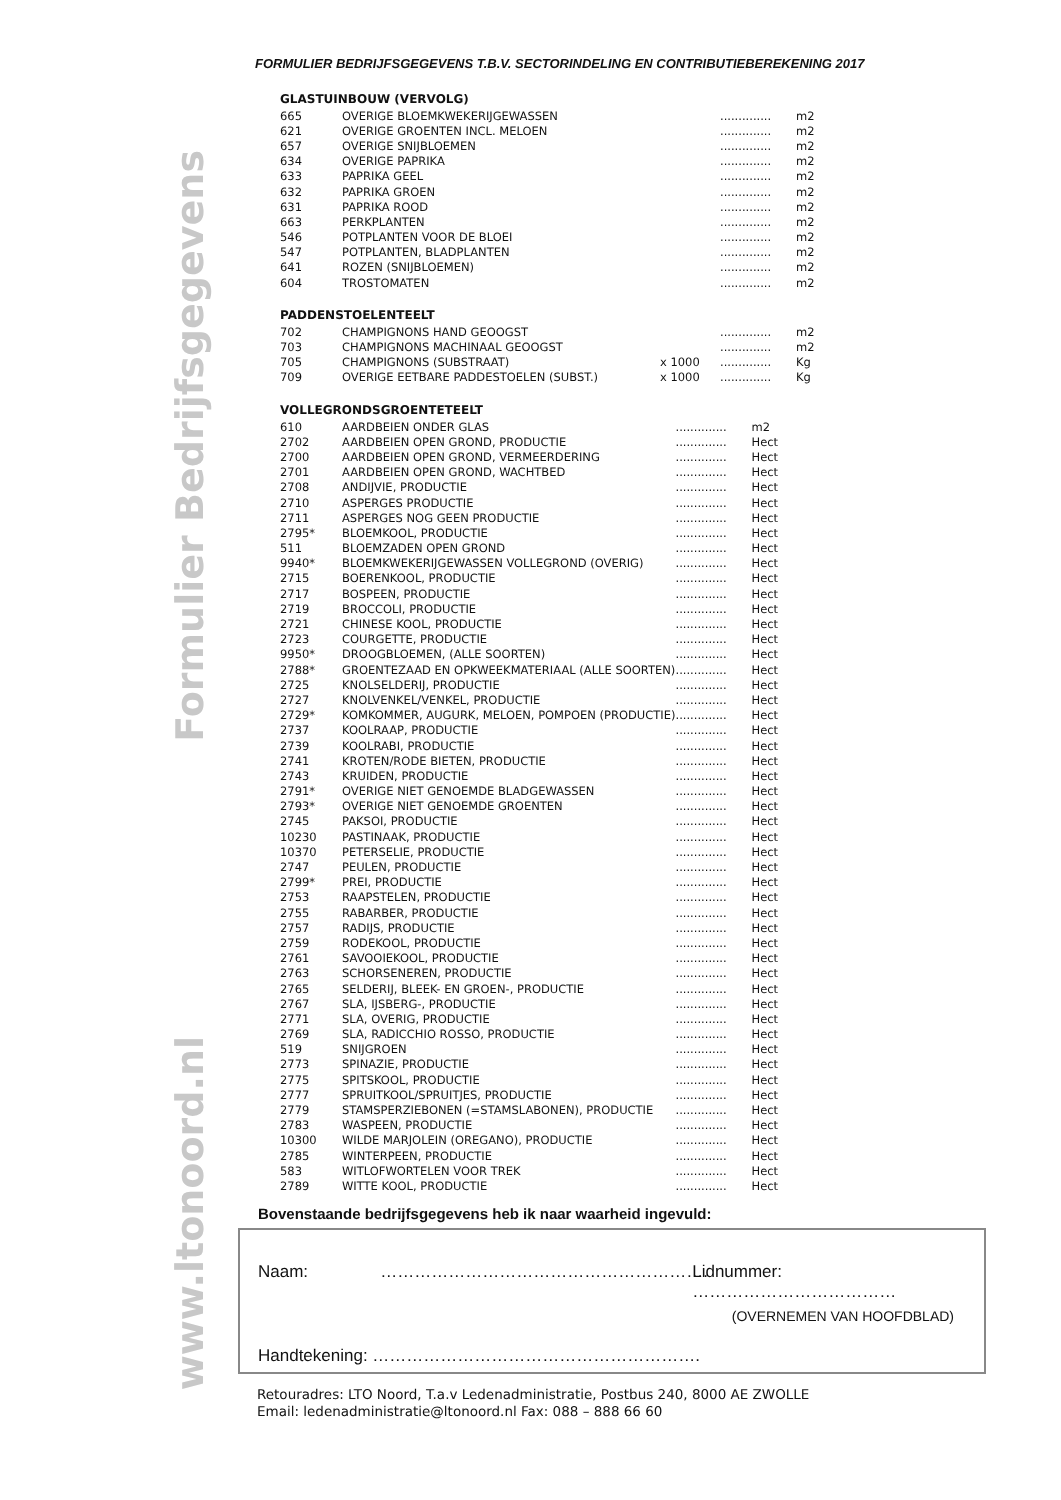FORMULIER BEDRIJFSGEGEVENS T.B.V. SECTORINDELING EN CONTRIBUTIEBEREKENING 2017
Formulier Bedrijfsgegevens
www.ltonoord.nl
GLASTUINBOUW (VERVOLG)
| 665 | OVERIGE BLOEMKWEKERIJGEWASSEN | | .............. | m2 |
| 621 | OVERIGE GROENTEN INCL. MELOEN | | .............. | m2 |
| 657 | OVERIGE SNIJBLOEMEN | | .............. | m2 |
| 634 | OVERIGE PAPRIKA | | .............. | m2 |
| 633 | PAPRIKA GEEL | | .............. | m2 |
| 632 | PAPRIKA GROEN | | .............. | m2 |
| 631 | PAPRIKA ROOD | | .............. | m2 |
| 663 | PERKPLANTEN | | .............. | m2 |
| 546 | POTPLANTEN VOOR DE BLOEI | | .............. | m2 |
| 547 | POTPLANTEN, BLADPLANTEN | | .............. | m2 |
| 641 | ROZEN (SNIJBLOEMEN) | | .............. | m2 |
| 604 | TROSTOMATEN | | .............. | m2 |
PADDENSTOELENTEELT
| 702 | CHAMPIGNONS HAND GEOOGST | | .............. | m2 |
| 703 | CHAMPIGNONS MACHINAAL GEOOGST | | .............. | m2 |
| 705 | CHAMPIGNONS (SUBSTRAAT) | x 1000 | .............. | Kg |
| 709 | OVERIGE EETBARE PADDESTOELEN (SUBST.) | x 1000 | .............. | Kg |
VOLLEGRONDSGROENTETEELT
| 610 | AARDBEIEN ONDER GLAS | .............. | m2 |
| 2702 | AARDBEIEN OPEN GROND, PRODUCTIE | .............. | Hect |
| 2700 | AARDBEIEN OPEN GROND, VERMEERDERING | .............. | Hect |
| 2701 | AARDBEIEN OPEN GROND, WACHTBED | .............. | Hect |
| 2708 | ANDIJVIE, PRODUCTIE | .............. | Hect |
| 2710 | ASPERGES PRODUCTIE | .............. | Hect |
| 2711 | ASPERGES NOG GEEN PRODUCTIE | .............. | Hect |
| 2795* | BLOEMKOOL, PRODUCTIE | .............. | Hect |
| 511 | BLOEMZADEN OPEN GROND | .............. | Hect |
| 9940* | BLOEMKWEKERIJGEWASSEN VOLLEGROND (OVERIG) | .............. | Hect |
| 2715 | BOERENKOOL, PRODUCTIE | .............. | Hect |
| 2717 | BOSPEEN, PRODUCTIE | .............. | Hect |
| 2719 | BROCCOLI, PRODUCTIE | .............. | Hect |
| 2721 | CHINESE KOOL, PRODUCTIE | .............. | Hect |
| 2723 | COURGETTE, PRODUCTIE | .............. | Hect |
| 9950* | DROOGBLOEMEN, (ALLE SOORTEN) | .............. | Hect |
| 2788* | GROENTEZAAD EN OPKWEEKMATERIAAL (ALLE SOORTEN) | .............. | Hect |
| 2725 | KNOLSELDERIJ, PRODUCTIE | .............. | Hect |
| 2727 | KNOLVENKEL/VENKEL, PRODUCTIE | .............. | Hect |
| 2729* | KOMKOMMER, AUGURK, MELOEN, POMPOEN (PRODUCTIE) | .............. | Hect |
| 2737 | KOOLRAAP, PRODUCTIE | .............. | Hect |
| 2739 | KOOLRABI, PRODUCTIE | .............. | Hect |
| 2741 | KROTEN/RODE BIETEN, PRODUCTIE | .............. | Hect |
| 2743 | KRUIDEN, PRODUCTIE | .............. | Hect |
| 2791* | OVERIGE NIET GENOEMDE BLADGEWASSEN | .............. | Hect |
| 2793* | OVERIGE NIET GENOEMDE GROENTEN | .............. | Hect |
| 2745 | PAKSOI, PRODUCTIE | .............. | Hect |
| 10230 | PASTINAAK, PRODUCTIE | .............. | Hect |
| 10370 | PETERSELIE, PRODUCTIE | .............. | Hect |
| 2747 | PEULEN, PRODUCTIE | .............. | Hect |
| 2799* | PREI, PRODUCTIE | .............. | Hect |
| 2753 | RAAPSTELEN, PRODUCTIE | .............. | Hect |
| 2755 | RABARBER, PRODUCTIE | .............. | Hect |
| 2757 | RADIJS, PRODUCTIE | .............. | Hect |
| 2759 | RODEKOOL, PRODUCTIE | .............. | Hect |
| 2761 | SAVOOIEKOOL, PRODUCTIE | .............. | Hect |
| 2763 | SCHORSENEREN, PRODUCTIE | .............. | Hect |
| 2765 | SELDERIJ, BLEEK- EN GROEN-, PRODUCTIE | .............. | Hect |
| 2767 | SLA, IJSBERG-, PRODUCTIE | .............. | Hect |
| 2771 | SLA, OVERIG, PRODUCTIE | .............. | Hect |
| 2769 | SLA, RADICCHIO ROSSO, PRODUCTIE | .............. | Hect |
| 519 | SNIJGROEN | .............. | Hect |
| 2773 | SPINAZIE, PRODUCTIE | .............. | Hect |
| 2775 | SPITSKOOL, PRODUCTIE | .............. | Hect |
| 2777 | SPRUITKOOL/SPRUITJES, PRODUCTIE | .............. | Hect |
| 2779 | STAMSPERZIEBONEN (=STAMSLABONEN), PRODUCTIE | .............. | Hect |
| 2783 | WASPEEN, PRODUCTIE | .............. | Hect |
| 10300 | WILDE MARJOLEIN (OREGANO), PRODUCTIE | .............. | Hect |
| 2785 | WINTERPEEN, PRODUCTIE | .............. | Hect |
| 583 | WITLOFWORTELEN VOOR TREK | .............. | Hect |
| 2789 | WITTE KOOL, PRODUCTIE | .............. | Hect |
Bovenstaande bedrijfsgegevens heb ik naar waarheid ingevuld:
Naam: …………………………………………………. Lidnummer: ………………………………
(OVERNEMEN VAN HOOFDBLAD)
Handtekening: ………………………………………………….
Retouradres: LTO Noord, T.a.v Ledenadministratie, Postbus 240, 8000 AE ZWOLLE
Email: ledenadministratie@ltonoord.nl Fax: 088 – 888 66 60